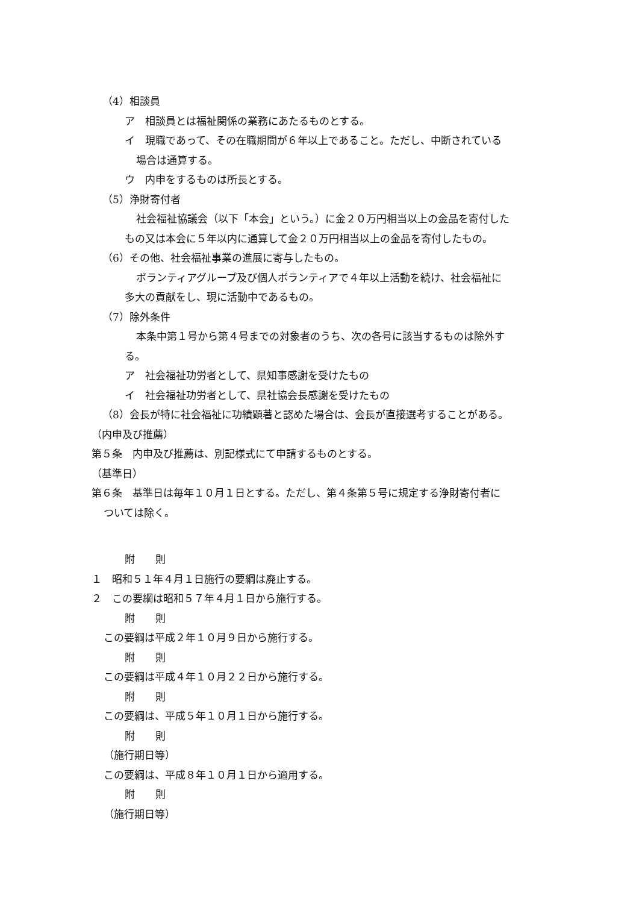（4）相談員
ア　相談員とは福祉関係の業務にあたるものとする。
イ　現職であって、その在職期間が６年以上であること。ただし、中断されている
場合は通算する。
ウ　内申をするものは所長とする。
（5）浄財寄付者
社会福祉協議会（以下「本会」という。）に金２０万円相当以上の金品を寄付した
もの又は本会に５年以内に通算して金２０万円相当以上の金品を寄付したもの。
（6）その他、社会福祉事業の進展に寄与したもの。
ボランティアグループ及び個人ボランティアで４年以上活動を続け、社会福祉に
多大の貢献をし、現に活動中であるもの。
（7）除外条件
本条中第１号から第４号までの対象者のうち、次の各号に該当するものは除外す
る。
ア　社会福祉功労者として、県知事感謝を受けたもの
イ　社会福祉功労者として、県社協会長感謝を受けたもの
（8）会長が特に社会福祉に功績顕著と認めた場合は、会長が直接選考することがある。
（内申及び推薦）
第５条　内申及び推薦は、別記様式にて申請するものとする。
（基準日）
第６条　基準日は毎年１０月１日とする。ただし、第４条第５号に規定する浄財寄付者に
ついては除く。
附　　則
１　昭和５１年４月１日施行の要綱は廃止する。
２　この要綱は昭和５７年４月１日から施行する。
附　　則
この要綱は平成２年１０月９日から施行する。
附　　則
この要綱は平成４年１０月２２日から施行する。
附　　則
この要綱は、平成５年１０月１日から施行する。
附　　則
（施行期日等）
この要綱は、平成８年１０月１日から適用する。
附　　則
（施行期日等）